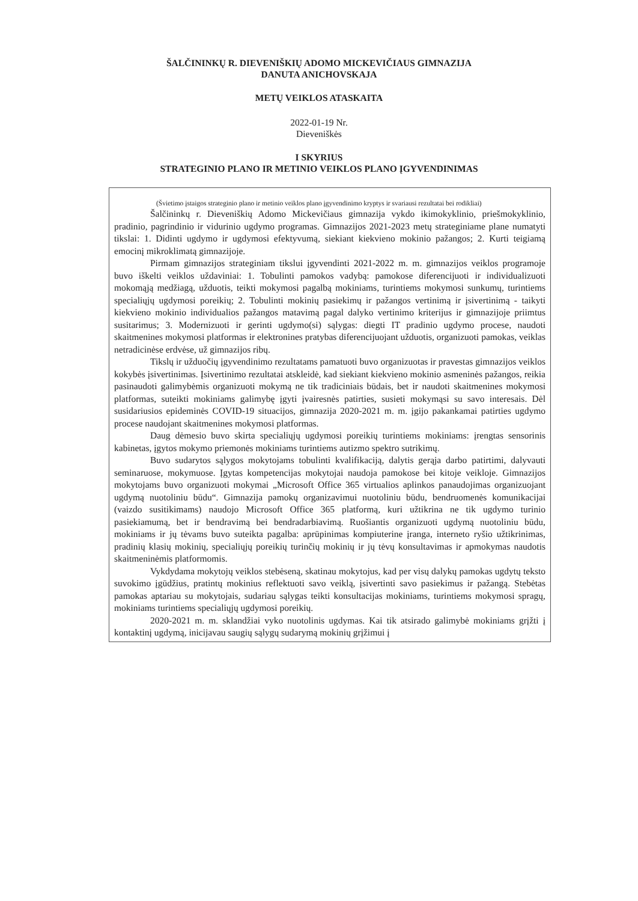ŠALČININKŲ R. DIEVENIŠKIŲ ADOMO MICKEVIČIAUS GIMNAZIJA
DANUTA ANICHOVSKAJA
METŲ VEIKLOS ATASKAITA
2022-01-19 Nr.
Dieveniškės
I SKYRIUS
STRATEGINIO PLANO IR METINIO VEIKLOS PLANO ĮGYVENDINIMAS
(Švietimo įstaigos strateginio plano ir metinio veiklos plano įgyvendinimo kryptys ir svariausi rezultatai bei rodikliai)
Šalčininkų r. Dieveniškių Adomo Mickevičiaus gimnazija vykdo ikimokyklinio, priešmokyklinio, pradinio, pagrindinio ir vidurinio ugdymo programas. Gimnazijos 2021-2023 metų strateginiame plane numatyti tikslai: 1. Didinti ugdymo ir ugdymosi efektyvumą, siekiant kiekvieno mokinio pažangos; 2. Kurti teigiamą emocinį mikroklimatą gimnazijoje.
Pirmam gimnazijos strateginiam tikslui įgyvendinti 2021-2022 m. m. gimnazijos veiklos programoje buvo iškelti veiklos uždaviniai: 1. Tobulinti pamokos vadybą: pamokose diferencijuoti ir individualizuoti mokomąją medžiagą, užduotis, teikti mokymosi pagalbą mokiniams, turintiems mokymosi sunkumų, turintiems specialiųjų ugdymosi poreikių; 2. Tobulinti mokinių pasiekimų ir pažangos vertinimą ir įsivertinimą - taikyti kiekvieno mokinio individualios pažangos matavimą pagal dalyko vertinimo kriterijus ir gimnazijoje priimtus susitarimus; 3. Modernizuoti ir gerinti ugdymo(si) sąlygas: diegti IT pradinio ugdymo procese, naudoti skaitmenines mokymosi platformas ir elektronines pratybas diferencijuojant užduotis, organizuoti pamokas, veiklas netradicinėse erdvėse, už gimnazijos ribų.
Tikslų ir užduočių įgyvendinimo rezultatams pamatuoti buvo organizuotas ir pravestas gimnazijos veiklos kokybės įsivertinimas. Įsivertinimo rezultatai atskleidė, kad siekiant kiekvieno mokinio asmeninės pažangos, reikia pasinaudoti galimybėmis organizuoti mokymą ne tik tradiciniais būdais, bet ir naudoti skaitmenines mokymosi platformas, suteikti mokiniams galimybę įgyti įvairesnės patirties, susieti mokymąsi su savo interesais. Dėl susidariusios epideminės COVID-19 situacijos, gimnazija 2020-2021 m. m. įgijo pakankamai patirties ugdymo procese naudojant skaitmenines mokymosi platformas.
Daug dėmesio buvo skirta specialiųjų ugdymosi poreikių turintiems mokiniams: įrengtas sensorinis kabinetas, įgytos mokymo priemonės mokiniams turintiems autizmo spektro sutrikimų.
Buvo sudarytos sąlygos mokytojams tobulinti kvalifikaciją, dalytis gerąja darbo patirtimi, dalyvauti seminaruose, mokymuose. Įgytas kompetencijas mokytojai naudoja pamokose bei kitoje veikloje. Gimnazijos mokytojams buvo organizuoti mokymai „Microsoft Office 365 virtualios aplinkos panaudojimas organizuojant ugdymą nuotoliniu būdu“. Gimnazija pamokų organizavimui nuotoliniu būdu, bendruomenės komunikacijai (vaizdo susitikimams) naudojo Microsoft Office 365 platformą, kuri užtikrina ne tik ugdymo turinio pasiekiamumą, bet ir bendravimą bei bendradarbiavimą. Ruošiantis organizuoti ugdymą nuotoliniu būdu, mokiniams ir jų tėvams buvo suteikta pagalba: aprūpinimas kompiuterine įranga, interneto ryšio užtikrinimas, pradinių klasių mokinių, specialiųjų poreikių turinčių mokinių ir jų tėvų konsultavimas ir apmokymas naudotis skaitmeninėmis platformomis.
Vykdydama mokytojų veiklos stebėseną, skatinau mokytojus, kad per visų dalykų pamokas ugdytų teksto suvokimo įgūdžius, pratintų mokinius reflektuoti savo veiklą, įsivertinti savo pasiekimus ir pažangą. Stebėtas pamokas aptariau su mokytojais, sudariau sąlygas teikti konsultacijas mokiniams, turintiems mokymosi spragų, mokiniams turintiems specialiųjų ugdymosi poreikių.
2020-2021 m. m. sklandžiai vyko nuotolinis ugdymas. Kai tik atsirado galimybė mokiniams grįžti į kontaktinį ugdymą, inicijavau saugių sąlygų sudarymą mokinių grįžimui į